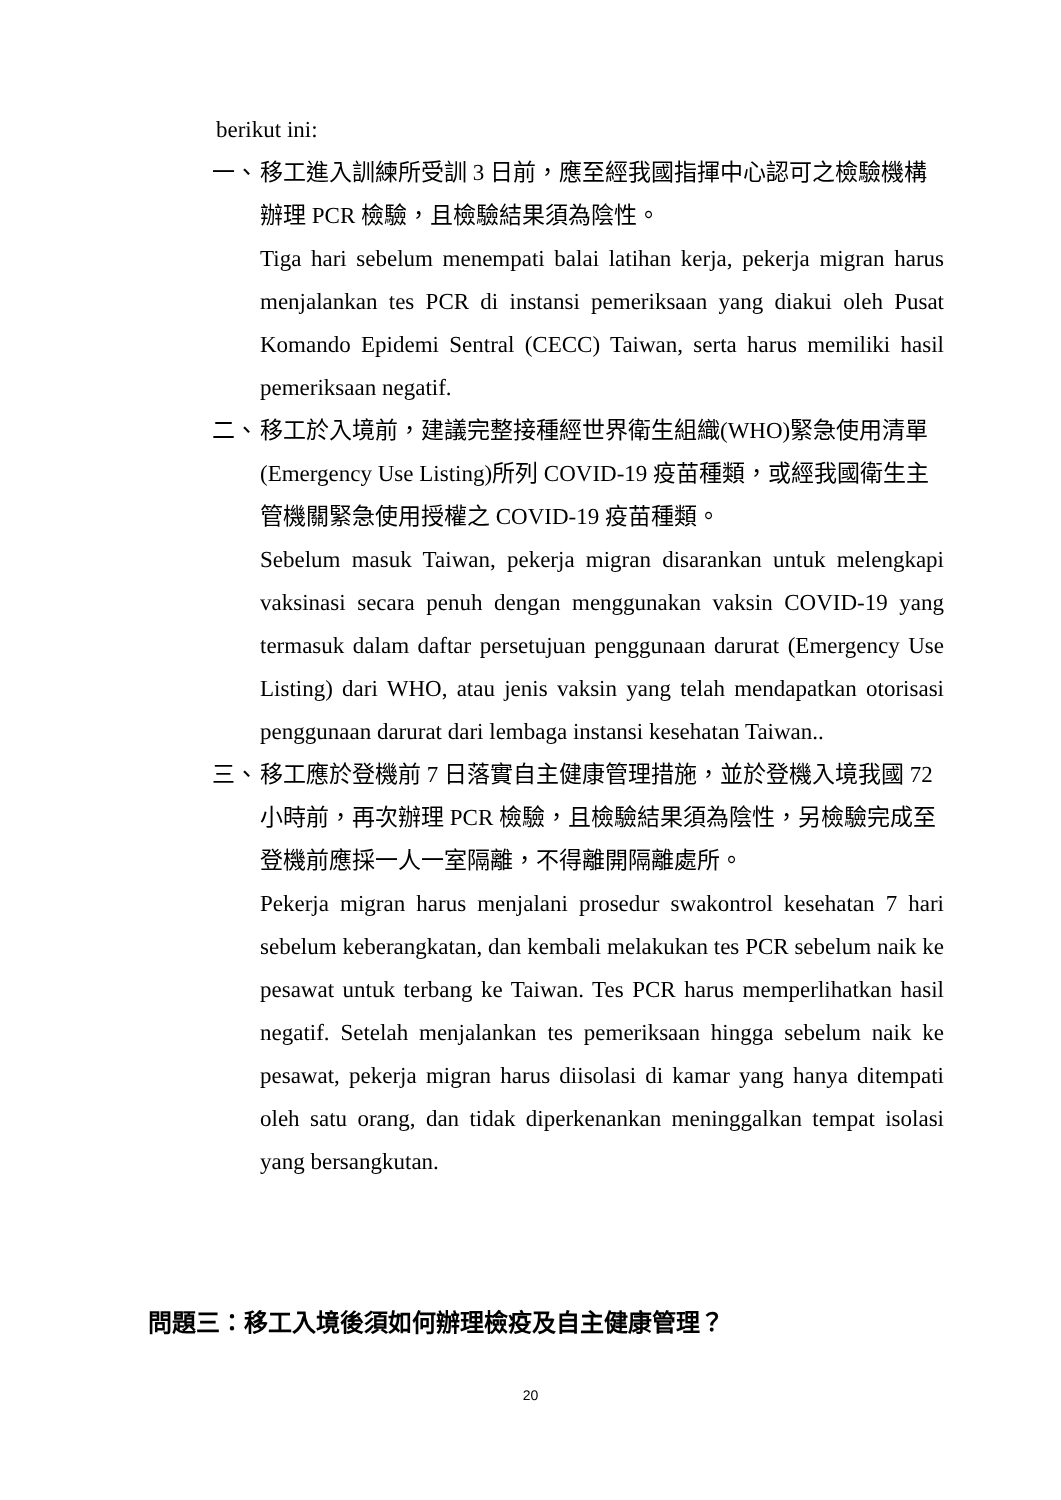berikut ini:
一、 移工進入訓練所受訓 3 日前，應至經我國指揮中心認可之檢驗機構辦理 PCR 檢驗，且檢驗結果須為陰性。
Tiga hari sebelum menempati balai latihan kerja, pekerja migran harus menjalankan tes PCR di instansi pemeriksaan yang diakui oleh Pusat Komando Epidemi Sentral (CECC) Taiwan, serta harus memiliki hasil pemeriksaan negatif.
二、 移工於入境前，建議完整接種經世界衛生組織(WHO)緊急使用清單(Emergency Use Listing)所列 COVID-19 疫苗種類，或經我國衛生主管機關緊急使用授權之 COVID-19 疫苗種類。
Sebelum masuk Taiwan, pekerja migran disarankan untuk melengkapi vaksinasi secara penuh dengan menggunakan vaksin COVID-19 yang termasuk dalam daftar persetujuan penggunaan darurat (Emergency Use Listing) dari WHO, atau jenis vaksin yang telah mendapatkan otorisasi penggunaan darurat dari lembaga instansi kesehatan Taiwan..
三、 移工應於登機前 7 日落實自主健康管理措施，並於登機入境我國 72 小時前，再次辦理 PCR 檢驗，且檢驗結果須為陰性，另檢驗完成至登機前應採一人一室隔離，不得離開隔離處所。
Pekerja migran harus menjalani prosedur swakontrol kesehatan 7 hari sebelum keberangkatan, dan kembali melakukan tes PCR sebelum naik ke pesawat untuk terbang ke Taiwan. Tes PCR harus memperlihatkan hasil negatif. Setelah menjalankan tes pemeriksaan hingga sebelum naik ke pesawat, pekerja migran harus diisolasi di kamar yang hanya ditempati oleh satu orang, dan tidak diperkenankan meninggalkan tempat isolasi yang bersangkutan.
問題三：移工入境後須如何辦理檢疫及自主健康管理？
20